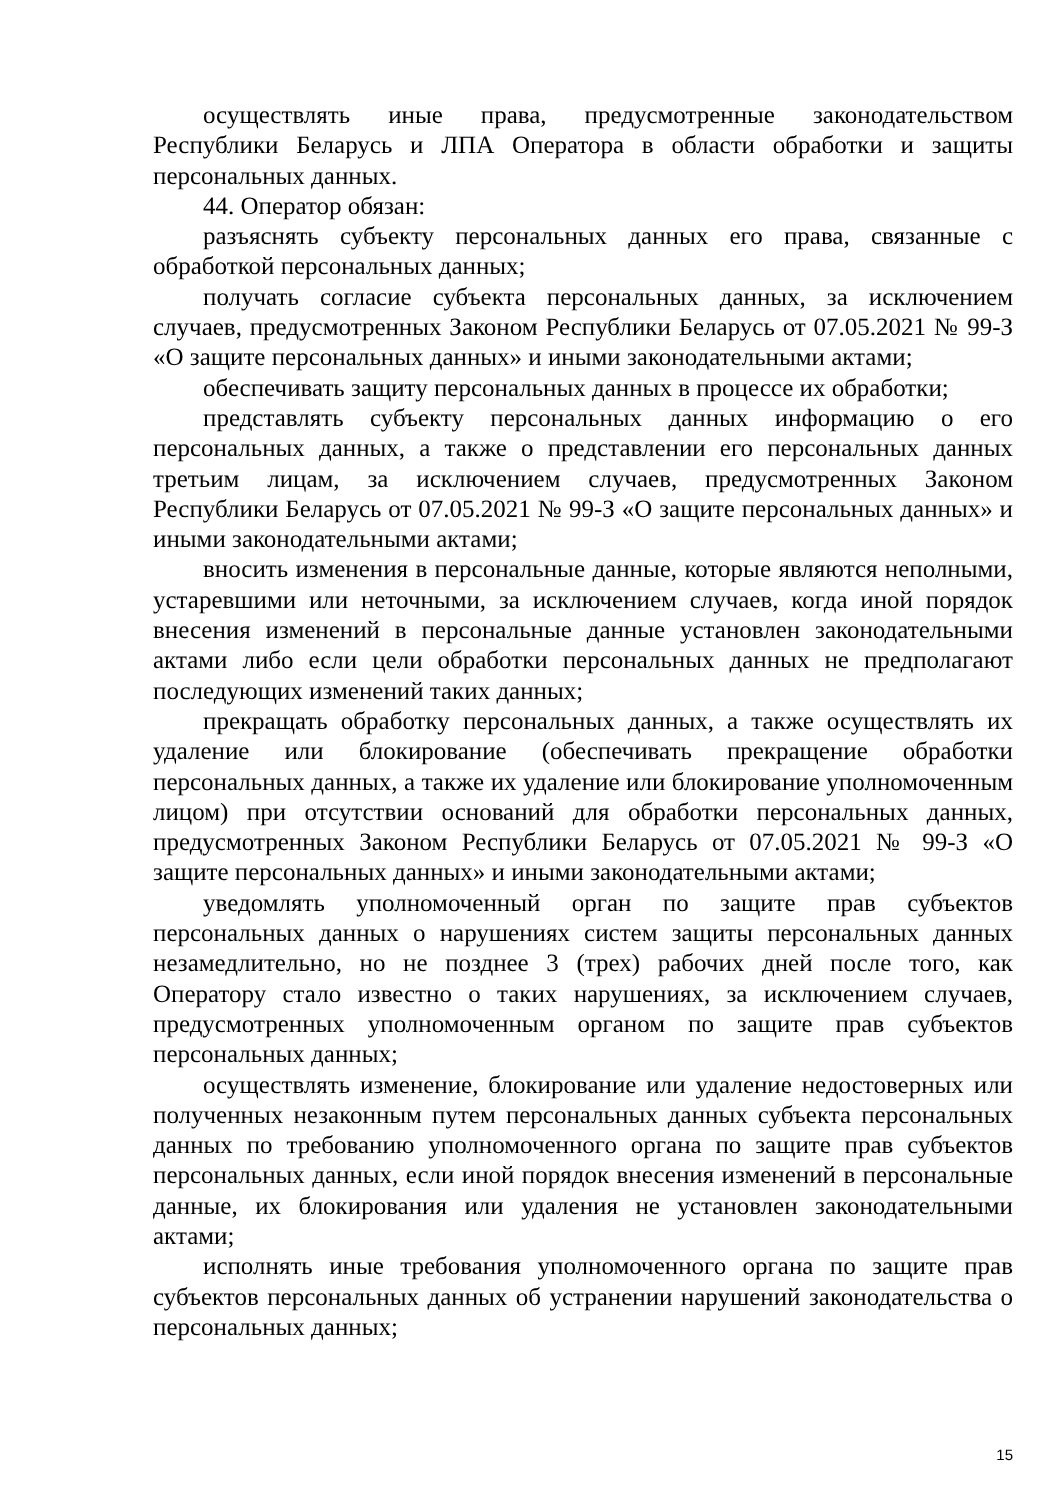осуществлять иные права, предусмотренные законодательством Республики Беларусь и ЛПА Оператора в области обработки и защиты персональных данных.
44. Оператор обязан:
разъяснять субъекту персональных данных его права, связанные с обработкой персональных данных;
получать согласие субъекта персональных данных, за исключением случаев, предусмотренных Законом Республики Беларусь от 07.05.2021 № 99-З «О защите персональных данных» и иными законодательными актами;
обеспечивать защиту персональных данных в процессе их обработки;
представлять субъекту персональных данных информацию о его персональных данных, а также о представлении его персональных данных третьим лицам, за исключением случаев, предусмотренных Законом Республики Беларусь от 07.05.2021 № 99-З «О защите персональных данных» и иными законодательными актами;
вносить изменения в персональные данные, которые являются неполными, устаревшими или неточными, за исключением случаев, когда иной порядок внесения изменений в персональные данные установлен законодательными актами либо если цели обработки персональных данных не предполагают последующих изменений таких данных;
прекращать обработку персональных данных, а также осуществлять их удаление или блокирование (обеспечивать прекращение обработки персональных данных, а также их удаление или блокирование уполномоченным лицом) при отсутствии оснований для обработки персональных данных, предусмотренных Законом Республики Беларусь от 07.05.2021 № 99-З «О защите персональных данных» и иными законодательными актами;
уведомлять уполномоченный орган по защите прав субъектов персональных данных о нарушениях систем защиты персональных данных незамедлительно, но не позднее 3 (трех) рабочих дней после того, как Оператору стало известно о таких нарушениях, за исключением случаев, предусмотренных уполномоченным органом по защите прав субъектов персональных данных;
осуществлять изменение, блокирование или удаление недостоверных или полученных незаконным путем персональных данных субъекта персональных данных по требованию уполномоченного органа по защите прав субъектов персональных данных, если иной порядок внесения изменений в персональные данные, их блокирования или удаления не установлен законодательными актами;
исполнять иные требования уполномоченного органа по защите прав субъектов персональных данных об устранении нарушений законодательства о персональных данных;
15